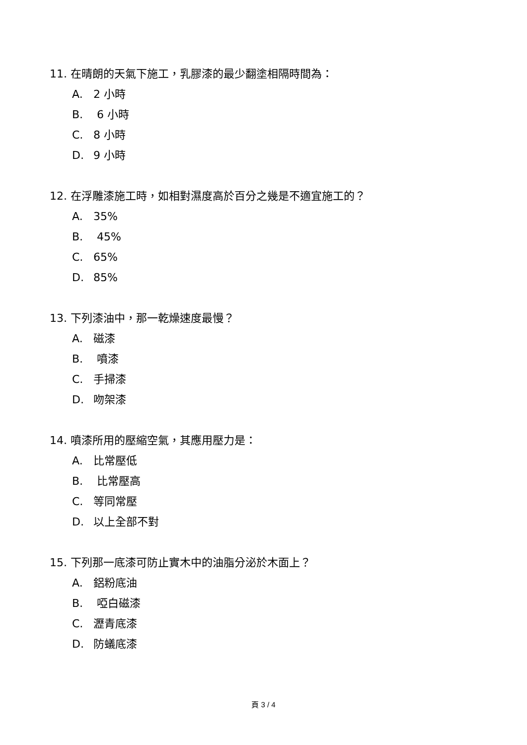11. 在晴朗的天氣下施工，乳膠漆的最少翻塗相隔時間為：
A. 2 小時
B. 6 小時
C. 8 小時
D. 9 小時
12. 在浮雕漆施工時，如相對濕度高於百分之幾是不適宜施工的？
A. 35%
B. 45%
C. 65%
D. 85%
13. 下列漆油中，那一乾燥速度最慢？
A. 磁漆
B. 噴漆
C. 手掃漆
D. 吻架漆
14. 噴漆所用的壓縮空氣，其應用壓力是：
A. 比常壓低
B. 比常壓高
C. 等同常壓
D. 以上全部不對
15. 下列那一底漆可防止實木中的油脂分泌於木面上？
A. 鋁粉底油
B. 啞白磁漆
C. 瀝青底漆
D. 防蟻底漆
頁 3 / 4